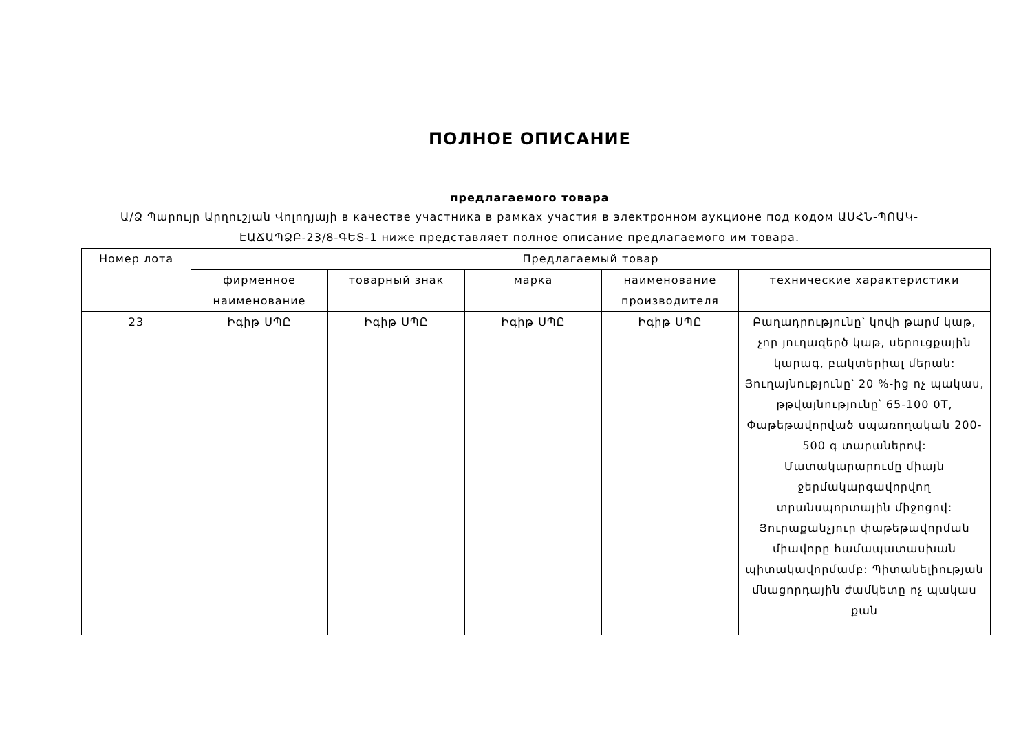ПОЛНОЕ ОПИСАНИЕ
предлагаемого товара
Ա/Ձ Պարույր Արղուշյան Վոլոդյայի в качестве участника в рамках участия в электронном аукционе под кодом ԱՍՀՆ-ՊՈԱԿ-ԷԱՃԱՊՁԲ-23/8-ԳԵՏ-1 ниже представляет полное описание предлагаемого им товара.
| Номер лота | Предлагаемый товар | | | | |
| --- | --- | --- | --- | --- | --- |
| | фирменное наименование | товарный знак | марка | наименование производителя | технические характеристики |
| 23 | Իգիթ ՍՊԸ | Իգիթ ՍՊԸ | Իգիթ ՍՊԸ | Իգիթ ՍՊԸ | Բաղադրությունը՝ կովի թարմ կաթ, չոր յուղազերծ կաթ, սերուցքային կարագ, բակտերիալ մերան: Յուղայնությունը՝ 20 %-ից ոչ պակաս, թթվայնությունը՝ 65-100 0T, Փաթեթավորված սպառողական 200-500 գ տարաներով: Մատակարարումը միայն ջերմակարգավորվող տրանսպորտային միջոցով: Յուրաքանչյուր փաթեթավորման միավորը համապատասխան պիտակավորմամբ: Պիտանելիության մնացորդային ժամկետը ոչ պակաս քան |